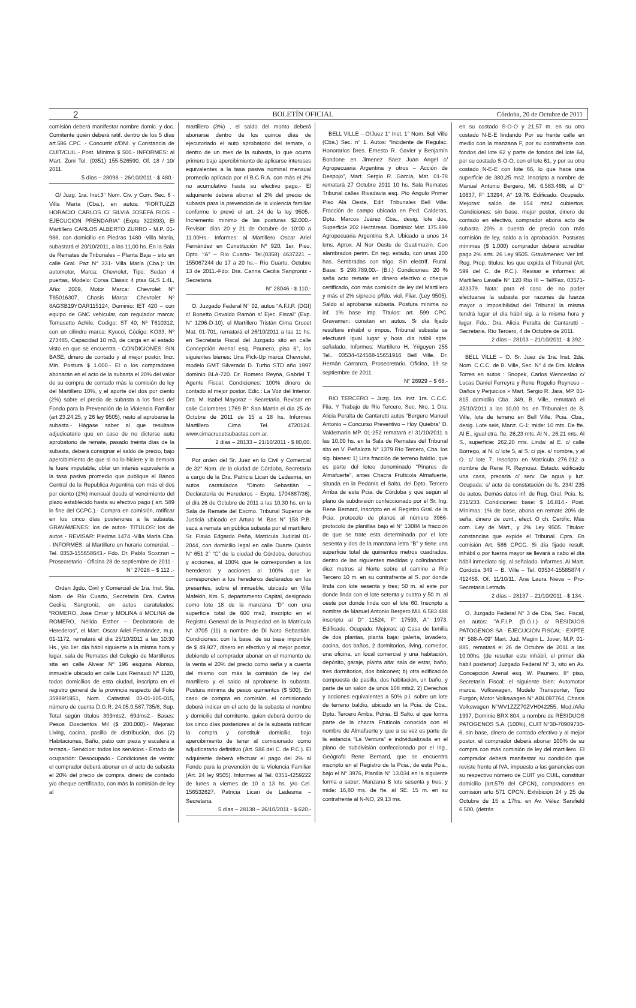2 BOLETÍN OFICIAL Córdoba, 20 de Octubre de 2011
comisión deberá manifestar nombre domic. y doc. Comitente quién deberá ratif. dentro de los 5 días art.586 CPC .- Concurrir c/DNI. y Constancia de CUIT/CUIL.- Post. Mínima $ 500.- INFORMES: al Mart. Zoni Tel. (0351) 155-526590. Of. 18 / 10/ 2011.
5 días – 28098 – 26/10/2011 - $ 480.-
O/ Juzg. 1ra. Inst.3° Nom. Civ. y Com. Sec. 6 - Villa María (Cba.), en autos: “FORTUZZI HORACIO CARLOS C/ SILVIA JOSEFA RIOS - EJECUCION PRENDARIA” (Expte 322893), El Martillero CARLOS ALBERTO ZURRO - M.P. 01-988, con domicilio en Piedras 1480 -Villa María, subastará el 20/10/2011, a las 11,00 hs. En la Sala de Remates de Tribunales – Planta Baja – sito en calle Gral. Paz N° 331- Villa María (Cba.): Un automotor, Marca: Chevrolet, Tipo: Sedan 4 puertas, Modelo: Corsa Classic 4 ptas GLS 1.4L, Año: 2009, Motor Marca: Chevrolet Nº T85016307, Chasis Marca: Chevrolet Nº 8AGSB19YOAR115124, Dominio: IET 420 – con equipo de GNC vehicular, con regulador marca: Tomasetto Achile, Codigo: ST 40, Nº T610312, con un cilindro marca: Kyocci, Código: KO33, Nº 273485, Capacidad 10 m3, de carga en el estado visto en que se encuentra - CONDICIONES: SIN BASE, dinero de contado y al mejor postor, Incr. Min. Postura $ 1.000.- El o los compradores abonarán en el acto de la subasta el 20% del valor de su compra de contado más la comisión de ley del Martillero 10%, y el aporte del dos por ciento (2%) sobre el precio de subasta a los fines del Fondo para la Prevención de la Violencia Familiar (art 23,24,25, y 26 ley 9505), resto al aprobarse la subasta.- Hágase saber al que resultare adjudicatario que en caso de no dictarse auto aprobatorio de remate, pasado treinta días de la subasta, deberá consignar el saldo de precio, bajo apercibimiento de que si no lo hiciere y la demora le fuere imputable, oblar un interés equivalente a la tasa pasiva promedio que publique el Banco Central de la Republica Argentina con más el dos por ciento (2%) mensual desde el vencimiento del plazo establecido hasta su efectivo pago ( art. 589 in fine del CCPC.).- Compra en comisión, ratificar en los cinco días posteriores a la subasta. GRAVÁMENES: los de autos- TITULOS: los de autos - REVISAR: Piedras 1474 -Villa María Cba. - INFORMES: al Martillero en horario comercial. – Tel. 0353-155658643.- Fdo. Dr. Pablo Scozzari – Prosecretario - Oficina 28 de septiembre de 2011.-
N° 27028 – $ 112 .-
Orden Jgdo. Civil y Comercial de 1ra. Inst. 5ta. Nom. de Río Cuarto, Secretaría Dra. Carina Cecilia Sangroniz, en autos caratulados: “ROMERO, José Omar y MOLINA ó MOLINA de ROMERO, Nélida Esther – Declaratoria de Herederos”, el Mart. Oscar Ariel Fernández, m.p. 01-1172, rematará el día 25/10/2011 a las 10:30 Hs., y/o 1er. día hábil siguiente a la misma hora y lugar, sala de Remates del Colegio de Martilleros sita en calle Alvear Nº 196 esquina Alonso, inmueble ubicado en calle Luis Reinaudi Nº 1120, todos domicilios de esta ciudad, inscripto en el registro general de la provincia respecto del Folio 35989/1951, Nom. Catastral 03-01-105-015, número de cuenta D.G.R. 24.05.0.587.735/8, Sup. Total según títulos 309mts2, 69dms2.- Bases: Pesos Doscientos Mil ($ 200.000).- Mejoras: Living, cocina, pasillo de distribución, dos (2) Habitaciones, Baño, patio con pieza y escalera a terraza.- Servicios: todos los servicios.- Estado de ocupación: Desocupado.- Condiciones de venta: el comprador deberá abonar en el acto de subasta el 20% del precio de compra, dinero de contado y/o cheque certificado, con más la comisión de ley al
martillero (3%) , el saldo del monto deberá abonarse dentro de los quince días de ejecutoriado el auto aprobatorio del remate, o dentro de un mes de la subasta, lo que ocurra primero bajo apercibimiento de aplicarse intereses equivalentes a la tasa pasiva nominal mensual promedio aplicada por el B.C.R.A. con más el 2% no acumulativo hasta su efectivo pago.- El adquirente deberá abonar el 2% del precio de subasta para la prevención de la violencia familiar conforme lo prevé el art. 24 de la ley 9505.- Incremento mínimo de las posturas $2.000.- Revisar: días 20 y 21 de Octubre de 10:00 a 11.00Hs.- Informes: al Martillero Oscar Ariel Fernández en Constitución Nº 920, 1er. Piso, Dpto. “A” – Río Cuarto- Tel.(0358) 4637221 – 155067244 de 17 a 20 hs.– Río Cuarto, Octubre 13 de 2011.-Fdo: Dra. Carina Cecilia Sangroniz - Secretaria.
N° 28046 - $ 110.-
O. Juzgado Federal N° 02, autos “A.F.I.P. (DGI) c/ Bonetto Osvaldo Ramón s/ Ejec. Fiscal” (Exp. N° 1296-D-10), el Martillero Tristán Cima Crucet Mat. 01-701, rematará el 26/10/2011 a las 11 hs. en Secretaría Fiscal del Juzgado sito en calle Concepción Arenal esq. Paunero, piso 6°, los siguientes bienes: Una Pick-Up marca Chevrolet, modelo GMT Silverado D. Turbo STD año 1997 dominio BLA-720. Dr. Romero Reyna, Gabriel T. Agente Fiscal. Condiciones: 100% dinero de contado al mejor postor. Edic.: La Voz del Interior. Dra. M. Isabel Mayoraz – Secretaria. Revisar en calle Colombres 1769 B° San Martín el día 25 de Octubre de 2011 de 15 a 18 hs. Informes Martillero Cima Tel. 4720124. www.cimacrucetsubastas.com.ar.
2 días – 28133 – 21/10/2011 - $ 80,00.
Por orden del Sr. Juez en lo Civil y Comercial de 32° Nom. de la ciudad de Córdoba, Secretaría a cargo de la Dra. Patricia Licari de Ledesma, en autos caratulados “Dinoto Sebastián – Declaratoria de Herederos – Expte. 1704887/36), el día 26 de Octubre de 2011 a las 10,30 hs. en la Sala de Remate del Excmo. Tribunal Superior de Justicia ubicado en Arturo M. Bas N° 158 P.B. saca a remate en pública subasta por el martillero Sr. Flavio Edgardo Peña, Matrícula Judicial 01-2044, con domicilio legal en calle Duarte Quirós N° 651 2° “C” de la ciudad de Córdoba, derechos y acciones, al 100% que le corresponden a los herederos y acciones al 100% que le corresponden a los herederos declarados en los presentes, sobre el inmueble, ubicado en Villa Mafekin, Km. 5, departamento Capital, designado como lote 18 de la manzana “D” con una superficie total de 600 ms2, inscripto en el Registro General de la Propiedad en la Matrícula N° 3705 (11) a nombre de Di Noto Sebastián. Condiciones: con la base, de su base imponible de $ 49.927, dinero en efectivo y al mejor postor, debiendo el comprador abonar en el momento de la venta el 20% del precio como seña y a cuenta del mismo con más la comisión de ley del martillero y el saldo al aprobarse la subasta. Postura mínima de pesos quinientos ($ 500). En caso de compra en comisión, el comisionado deberá indicar en el acto de la subasta el nombre y domicilio del comitente, quien deberá dentro de los cinco días posteriores al de la subasta ratificar la compra y constituir domicilio, bajo apercibimiento de tener al comisionado como adjudicatario definitivo (Art. 586 del C. de P.C.). El adquirente deberá efectuar el pago del 2% al Fondo para la prevención de la Violencia Familiar (Art. 24 ley 9505). Informes al Tel. 0351-4259222 de lunes a viernes de 10 a 13 hs. y/o Cel. 156532627. Patricia Licari de Ledesma – Secretaria.
5 días – 28138 – 26/10/2011 - $ 620.-
BELL VILLE – O/Juez 1° Inst. 1° Nom. Bell Ville (Cba.) Sec. n° 1. Autos: “Incidente de Regulac. Honorarios Dres. Ernesto R. Gavier y Benjamín Bondone en Jimenez Saez Juan Angel c/ Agropecuaria Argentina y otros – Acción de Despojo”, Mart. Sergio R. García, Mat. 01-78 rematará 27 Octubre 2011 10 hs. Sala Remates Tribunal calles Rivadavia esq. Pío Angulo Primer Piso Ala Oeste, Edif. Tribunales Bell Ville: Fracción de campo ubicada en Ped. Calderas, Dpto. Marcos Juárez Cba., desig. lote dos, Superficie 202 Hectáreas. Dominio: Mat. 175.899 Agropecuaria Argentina S.A. Ubicado a unos 14 kms. Aprox. Al Nor Oeste de Guatimozín. Con alambrados perim. En reg. estado, con unas 200 has. Sembradas con trigo. Sin electrif. Rural. Base: $ 298.789,00.- (B.I.) Condiciones: 20 % seña acto remate en dinero efectivo o cheque certificado, con más comisión de ley del Martillero y más el 2% s/precio p/fdo. viol. Fliar. (Ley 9505). Saldo al aprobarse subasta. Postura mínima no inf. 1% base imp. Títulos: art. 599 CPC. Gravamen: constan en autos. Si día fijado resultare inhábil o impos. Tribunal subasta se efectuará igual lugar y hora día hábil sgte. señalado. Informes: Martillero H. Yrigoyen 255 Tel.. 03534-424568-15651916 Bell Ville. Dr. Hernán Carranza, Prosecretario. Oficina, 19 se septiembre de 2011.
N° 26929 – $ 68.-
RIO TERCERO – Juzg. 1ra. Inst. 1ra. C.C.C. Flia. Y Trabajo de Río Tercero, Sec. Nro. 1 Dra. Alicia Peralta de Cantarutti autos “Bergero Manuel Antonio – Concurso Preventivo – Hoy Quiebra” D. Valdemarín MP. 01-252 rematará el 31/10/2011 a las 10,00 hs. en la Sala de Remates del Tribunal sito en V. Peñaloza N° 1379 Río Tercero, Cba. los sig. bienes: 1) Una fracción de terreno baldío, que es parte del loteo denominado “Pinares de Almafuerte”, antes Chacra Frutícola Almafuerte, situada en la Pedanía el Salto, del Dpto. Tercero Arriba de esta Pcia. de Córdoba y que según el plano de subdivisión confeccionado por el Sr. Ing. Rene Bernard, inscripto en el Registro Gral. de la Pcia. protocolo de planos al número 3966-protocolo de planillas bajo el N° 13084 la fracción de que se trate esta determinada por el lote sesenta y dos de la manzana letra “B” y tiene una superficie total de quinientos metros cuadrados, dentro de las siguientes medidas y colindancias: diez metros al Norte sobre el camino a Río Tercero 10 m. en su contrafrente al S. por donde linda con lote sesenta y tres; 50 m. al este por donde linda con el lote setenta y cuatro y 50 m. al oeste por donde linda con el lote 60. Inscripto a nombre de Manuel Antonio Bergero M.I. 6.583.488 inscripto al D° 11524, F° 17593, A° 1973. Edificado. Ocupado. Mejoras: a) Casa de familia de dos plantas, planta baja: galería, lavadero, cocina, dos baños, 2 dormitorios, living, comedor, una oficina, un local comercial y una habitación, depósito, garaje, planta alta: sala de estar, baño, tres dormitorios, dos balcones; b) otra edificación compuesta de pasillo, dos habitación, un baño, y parte de un salón de unos 108 mts2. 2) Derechos y acciones equivalentes a 50% p.i. sobre un lote de terreno baldío, ubicado en la Pcia. de Cba., Dpto. Tercero Arriba, Pdnia. El Salto, el que forma parte de la chacra Frutícola conocida con el nombre de Almafuerte y que a su vez es parte de la estancia “La Ventura” e individualizada en el plano de subdivisión confeccionado por el Ing., Geógrafo Rene Bernard, que se encuentra inscripto en el Registro de la Pcia., de esta Pcia., bajo el N° 3976, Planilla N° 13.034 en la siguiente forma a saber: Manzana B lote sesenta y tres; y mide: 16,80 ms. de fte. al SE. 15 m. en su contrafrente al N-NO, 29,13 ms.
en su costado S-O-O y 21,57 m. en su otro costado N-E-E lindando Por su frente calle en medio con la manzana F, por su contrafrente con fondos del lote 62 y parte de fondos del lote 64, por su costado S-O-O, con el lote 61, y por su otro costado N-E-E con lote 66, lo que hace una superficie de 380,25 ms2. Inscripto a nombre de Manuel Antonio Bergero, MI. 6.583.488; al D° 10637, F° 13294, A° 19.76. Edificado. Ocupado. Mejoras: salón de 154 mts2 cubiertos. Condiciones: sin base. mejor postor, dinero de contado en efectivo, comprador abona acto de subasta 20% a cuenta de precio con más comisión de ley, saldo a la aprobación. Posturas mínimas ($ 1.000) comprador deberá acreditar pago 2% arts. 26 Ley 9505. Gravámenes: Ver Inf. Reg. Prop. títulos: los que expida el Tribunal (Art. 599 del C. de P.C.). Revisar e informes: al Martillero Lavalle N° 120 Río III – Tel/Fax. 03571-423379. Nota: para el caso de no poder efectuarse la subasta por razones de fuerza mayor o imposibilidad del Tribunal la misma tendrá lugar el día hábil sig. a la misma hora y lugar. Fdo.: Dra. Alicia Peralta de Cantarutti – Secretaria. Río Tercero, 4 de Octubre de 2011.
2 días – 28103 – 21/10/2011 - $ 392.-
BELL VILLE – O. Sr. Juez de 1ra. Inst. 2da. Nom. C.C.C. de B. Ville, Sec. N° 4 de Dra. Molina Torres en autos : Snopek, Carlos Wenceslao c/ Lucas Daniel Ferreyra y Rene Rogelio Reynoso – Daños y Perjuicios » Mart. Sergio R. Jara, MP. 01-815 domicilio Cba. 349, B. Ville, rematará el 25/10/2011 a las 10,00 hs. en Tribunales de B. Ville, lote de terreno en Bell Ville, Pcia. Cba., desig. Lote seis, Manz. C-1; mide: 10 mts. De fte. Al E., igual ctra. fte. 26,23 mts. Al N., 26,21 mts. Al S., superficie: 262,20 mts. Linda: al E. c/ calle Borrego, al N. c/ lote 5, al S. c/ pje. s/ nombre, y al O. c/ lote 7. Inscripto en Matrícula 276.012 a nombre de Rene R. Reynoso. Estado: edificado una casa, precaria c/ serv. De agua y luz. Ocupada: s/ acta de constatación de fs. 234/ 235 de autos. Demás datos inf. de Reg. Gral. Pcia. fs. 231/233. Condiciones: base: $ 16.814.- Post. Mínimas: 1% de base, abona en remate 20% de seña, dinero de cont., efect. O ch. Certific. Más com. Ley de Mart., y 2% Ley 9505. Títulos: constancias que expide el Tribunal. Cpra. En comisión Art. 586 CPCC. Si día fijado result. inhábil o por fuerza mayor se llevará a cabo el día hábil inmediato sig. al señalado. Informes. Al Mart. Córdoba 349 – B. Ville – Tel. 03534-15585874 / 412456. Of. 11/10/11. Ana Laura Nieva – Pro-Secretaria Letrada.
2 días – 28137 – 21/10/2011 - $ 134.-
O. Juzgado Federal N° 3 de Cba, Sec. Fiscal, en autos: "A.F.I.P. (D.G.I.) c/ RESIDUOS PATOGENOS SA - EJECUCIÓN FISCAL - EXPTE N° 588-A-09" Mart. Jud. Magín L. Jover, M.P. 01-885, rematará el 26 de Octubre de 2011 a las 10:00hs. (de resultar este inhábil, el primer día hábil posterior) Juzgado Federal N° 3, sito en Av. Concepción Arenal esq. W. Paunero, 8° piso, Secretaría Fiscal; el siguiente bien: Automotor marca: Volkswagen, Modelo Transporter, Tipo Furgón, Motor Volkswagen N° ABL097764, Chasis Volkswagen N°WV1ZZZ70ZVH042255, Mod./Año 1997, Dominio BRX 804, a nombre de RESIDUOS PATOGENOS S.A. (100%), CUIT N°30-70909730-6, sin base, dinero de contado efectivo y al mejor postor, el comprador deberá abonar 100% de su compra con más comisión de ley del martillero. El comprador deberá manifestar su condición que reviste frente al IVA, impuesto a las ganancias con su respectivo número de CUIT y/o CUIL, constituir domicilio (art.579 del CPCN), compradores en comisión arto 571 CPCN. Exhibición 24 y 25 de Octubre de 15 a 17hs. en Av. Vélez Sarsfield 6.500, (detrás